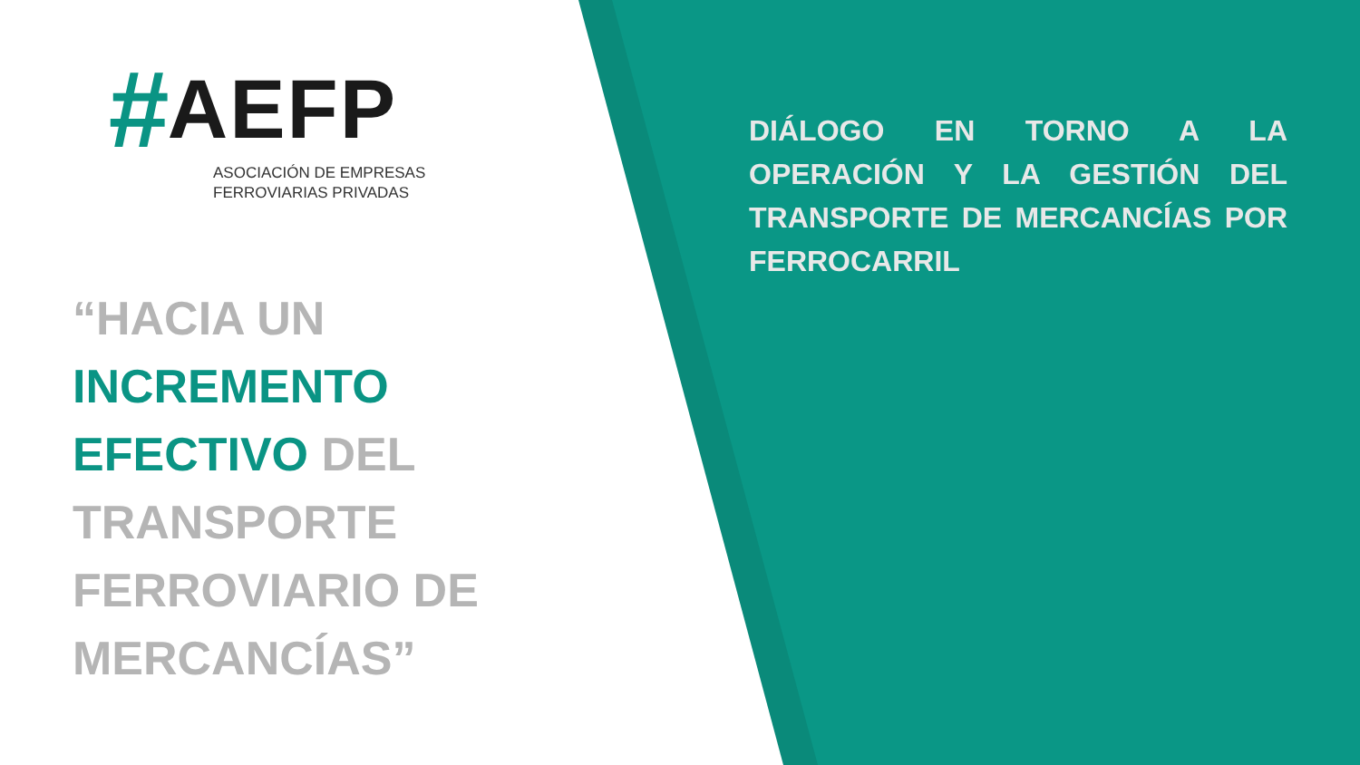# AEFP
ASOCIACIÓN DE EMPRESAS
FERROVIARIAS PRIVADAS
“HACIA UN
INCREMENTO
EFECTIVO DEL
TRANSPORTE
FERROVIARIO DE
MERCANCÍAS”
DIÁLOGO EN TORNO A LA OPERACIÓN Y LA GESTIÓN DEL TRANSPORTE DE MERCANCÍAS POR FERROCARRIL